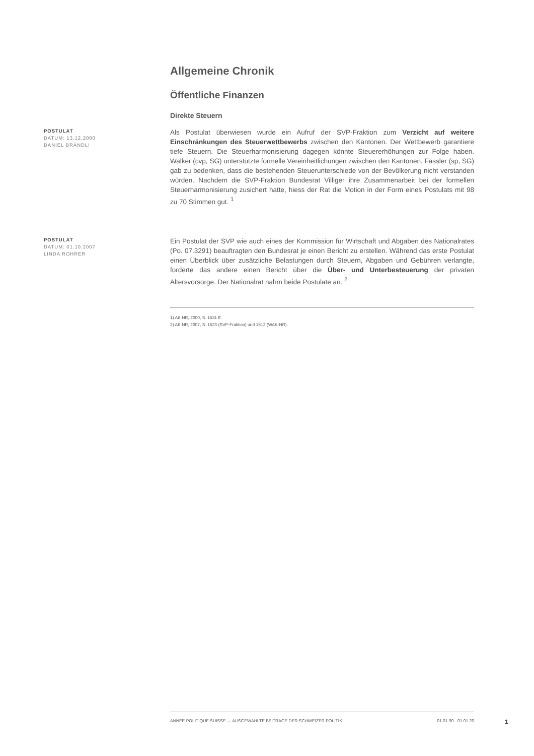Allgemeine Chronik
Öffentliche Finanzen
Direkte Steuern
POSTULAT
DATUM: 13.12.2000
DANIEL BRÄNDLI
Als Postulat überwiesen wurde ein Aufruf der SVP-Fraktion zum Verzicht auf weitere Einschränkungen des Steuerwettbewerbs zwischen den Kantonen. Der Wettbewerb garantiere tiefe Steuern. Die Steuerharmonisierung dagegen könnte Steuererhöhungen zur Folge haben. Walker (cvp, SG) unterstützte formelle Vereinheitlichungen zwischen den Kantonen. Fässler (sp, SG) gab zu bedenken, dass die bestehenden Steuerunterschiede von der Bevölkerung nicht verstanden würden. Nachdem die SVP-Fraktion Bundesrat Villiger ihre Zusammenarbeit bei der formellen Steuerharmonisierung zusichert hatte, hiess der Rat die Motion in der Form eines Postulats mit 98 zu 70 Stimmen gut. <sup>1</sup>
POSTULAT
DATUM: 01.10.2007
LINDA ROHRER
Ein Postulat der SVP wie auch eines der Kommission für Wirtschaft und Abgaben des Nationalrates (Po. 07.3291) beauftragten den Bundesrat je einen Bericht zu erstellen. Während das erste Postulat einen Überblick über zusätzliche Belastungen durch Steuern, Abgaben und Gebühren verlangte, forderte das andere einen Bericht über die Über- und Unterbesteuerung der privaten Altersvorsorge. Der Nationalrat nahm beide Postulate an. <sup>2</sup>
1) AB NR, 2000, S. 1531 ff.
2) AB NR, 2007, S. 1523 (SVP-Fraktion) und 1512 (WAK-NR).
ANNÉE POLITIQUE SUISSE — AUSGEWÄHLTE BEITRÄGE DER SCHWEIZER POLITIK 01.01.90 - 01.01.20
1